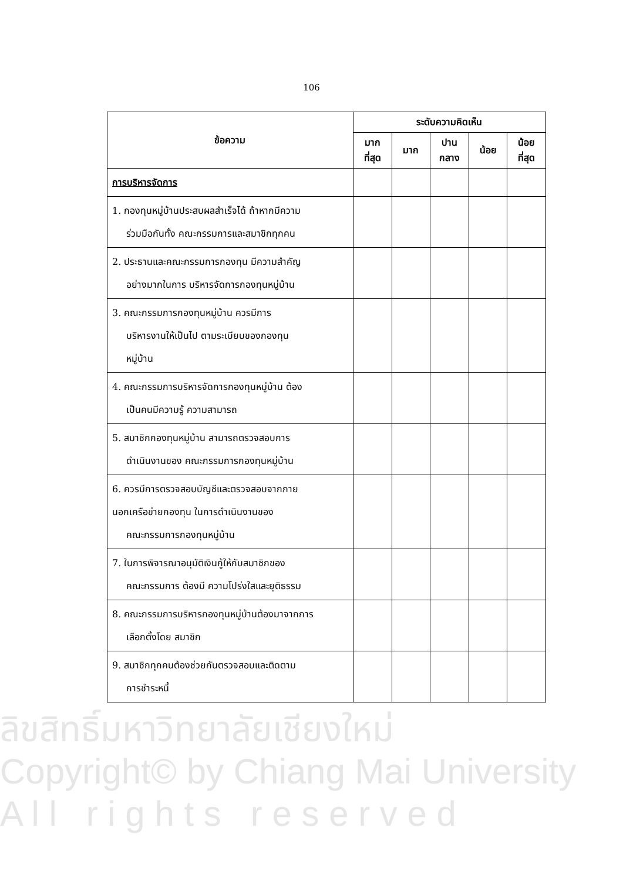106
| ข้อความ | ระดับความคิดเห็น | | | | |
| --- | --- | --- | --- | --- | --- |
| | มาก ที่สุด | มาก | ปาน กลาง | น้อย | น้อย ที่สุด |
| การบริหารจัดการ | | | | | |
| 1. กองทุนหมู่บ้านประสบผลสำเร็จได้ ถ้าหากมีความ ร่วมมือกันทั้ง คณะกรรมการและสมาชิกทุกคน | | | | | |
| 2. ประธานและคณะกรรมการกองทุน มีความสำคัญ อย่างมากในการ บริหารจัดการกองทุนหมู่บ้าน | | | | | |
| 3. คณะกรรมการกองทุนหมู่บ้าน ควรมีการ บริหารงานให้เป็นไป ตามระเบียบของกองทุน หมู่บ้าน | | | | | |
| 4. คณะกรรมการบริหารจัดการกองทุนหมู่บ้าน ต้อง เป็นคนมีความรู้ ความสามารถ | | | | | |
| 5. สมาชิกกองทุนหมู่บ้าน สามารถตรวจสอบการ ดำเนินงานของ คณะกรรมการกองทุนหมู่บ้าน | | | | | |
| 6. ควรมีการตรวจสอบบัญชีและตรวจสอบจากภาย นอกเครือข่ายกองทุน ในการดำเนินงานของ คณะกรรมการกองทุนหมู่บ้าน | | | | | |
| 7. ในการพิจารณาอนุมัติเงินกู้ให้กับสมาชิกของ คณะกรรมการ ต้องมี ความโปร่งใสและยุติธรรม | | | | | |
| 8. คณะกรรมการบริหารกองทุนหมู่บ้านต้องมาจากการ เลือกตั้งโดย สมาชิก | | | | | |
| 9. สมาชิกทุกคนต้องช่วยกันตรวจสอบและติดตาม การชำระหนี้ | | | | | |
ลิขสิทธิ์มหาวิทยาลัยเชียงใหม่
Copyright© by Chiang Mai University
A l l r i g h t s r e s e r v e d